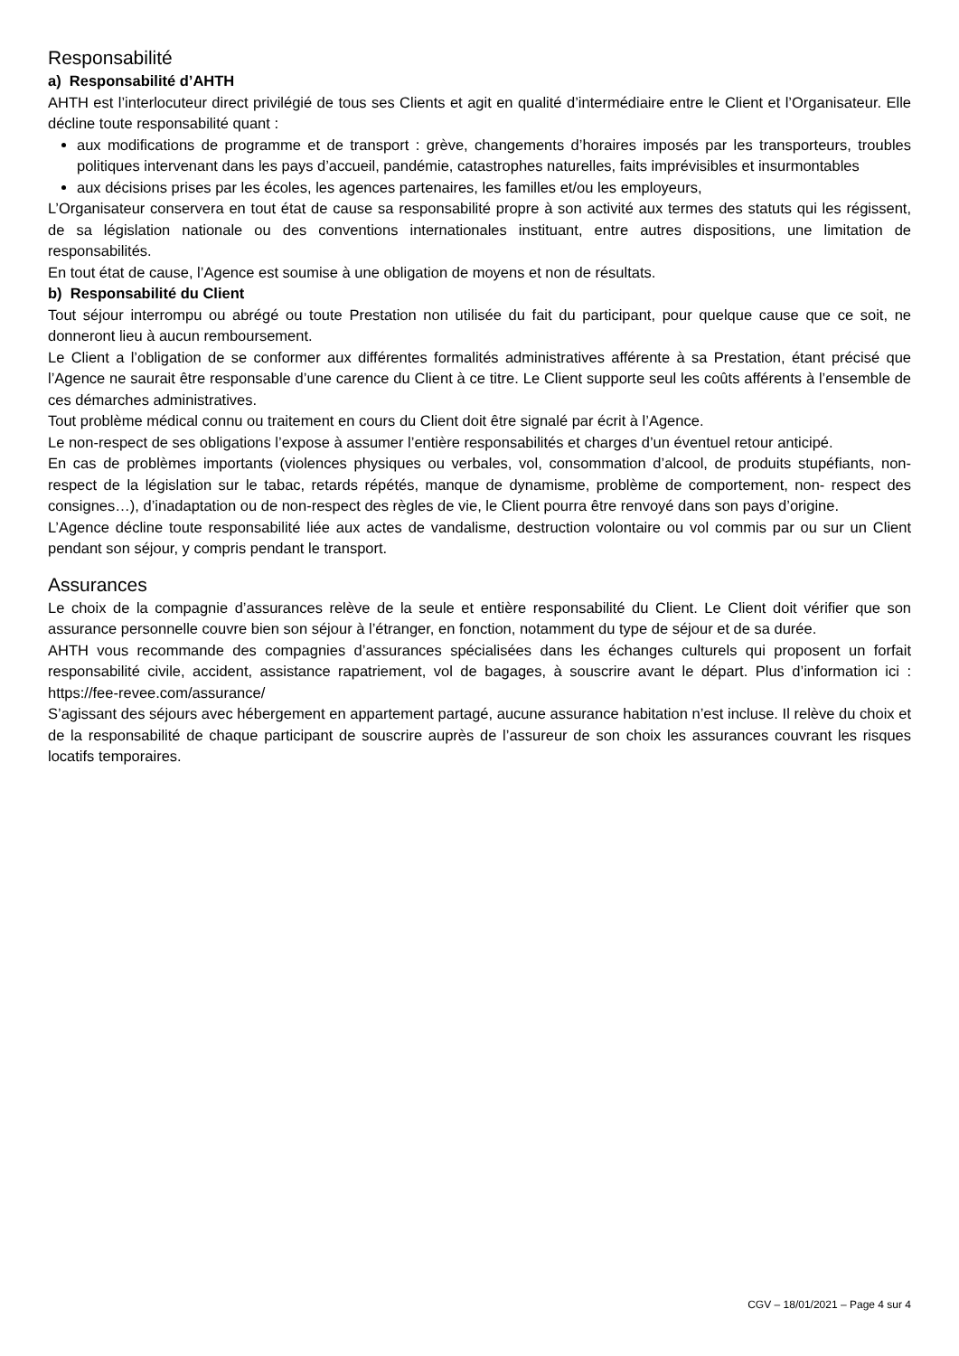Responsabilité
a) Responsabilité d’AHTH
AHTH est l’interlocuteur direct privilégié de tous ses Clients et agit en qualité d’intermédiaire entre le Client et l’Organisateur. Elle décline toute responsabilité quant :
aux modifications de programme et de transport : grève, changements d’horaires imposés par les transporteurs, troubles politiques intervenant dans les pays d’accueil, pandémie, catastrophes naturelles, faits imprévisibles et insurmontables
aux décisions prises par les écoles, les agences partenaires, les familles et/ou les employeurs,
L’Organisateur conservera en tout état de cause sa responsabilité propre à son activité aux termes des statuts qui les régissent, de sa législation nationale ou des conventions internationales instituant, entre autres dispositions, une limitation de responsabilités.
En tout état de cause, l’Agence est soumise à une obligation de moyens et non de résultats.
b) Responsabilité du Client
Tout séjour interrompu ou abrégé ou toute Prestation non utilisée du fait du participant, pour quelque cause que ce soit, ne donneront lieu à aucun remboursement.
Le Client a l’obligation de se conformer aux différentes formalités administratives afférente à sa Prestation, étant précisé que l’Agence ne saurait être responsable d’une carence du Client à ce titre. Le Client supporte seul les coûts afférents à l’ensemble de ces démarches administratives.
Tout problème médical connu ou traitement en cours du Client doit être signalé par écrit à l’Agence.
Le non-respect de ses obligations l’expose à assumer l’entière responsabilités et charges d’un éventuel retour anticipé.
En cas de problèmes importants (violences physiques ou verbales, vol, consommation d’alcool, de produits stupéfiants, non-respect de la législation sur le tabac, retards répétés, manque de dynamisme, problème de comportement, non- respect des consignes…), d’inadaptation ou de non-respect des règles de vie, le Client pourra être renvoyé dans son pays d’origine.
L’Agence décline toute responsabilité liée aux actes de vandalisme, destruction volontaire ou vol commis par ou sur un Client pendant son séjour, y compris pendant le transport.
Assurances
Le choix de la compagnie d’assurances relève de la seule et entière responsabilité du Client. Le Client doit vérifier que son assurance personnelle couvre bien son séjour à l’étranger, en fonction, notamment du type de séjour et de sa durée.
AHTH vous recommande des compagnies d’assurances spécialisées dans les échanges culturels qui proposent un forfait responsabilité civile, accident, assistance rapatriement, vol de bagages, à souscrire avant le départ. Plus d’information ici : https://fee-revee.com/assurance/
S’agissant des séjours avec hébergement en appartement partagé, aucune assurance habitation n’est incluse. Il relève du choix et de la responsabilité de chaque participant de souscrire auprès de l’assureur de son choix les assurances couvrant les risques locatifs temporaires.
CGV – 18/01/2021 – Page 4 sur 4